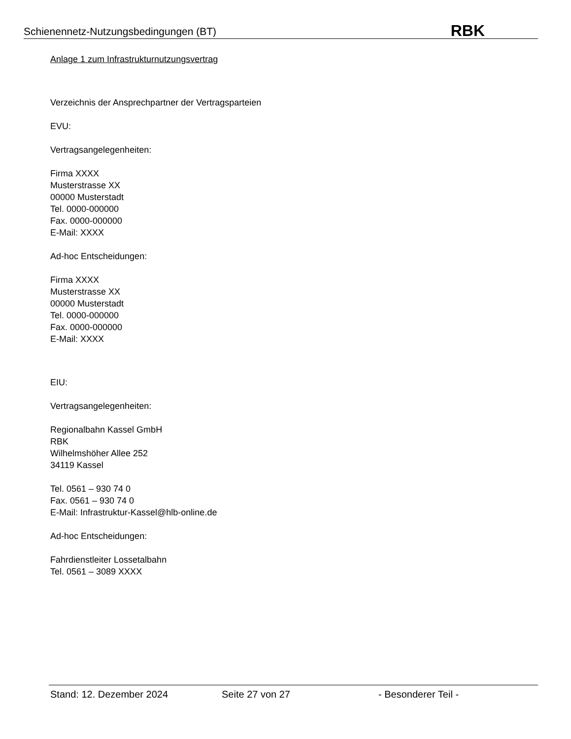Schienennetz-Nutzungsbedingungen (BT) RBK
Anlage 1 zum Infrastrukturnutzungsvertrag
Verzeichnis der Ansprechpartner der Vertragsparteien
EVU:
Vertragsangelegenheiten:
Firma XXXX
Musterstrasse XX
00000 Musterstadt
Tel. 0000-000000
Fax. 0000-000000
E-Mail: XXXX
Ad-hoc Entscheidungen:
Firma XXXX
Musterstrasse XX
00000 Musterstadt
Tel. 0000-000000
Fax. 0000-000000
E-Mail: XXXX
EIU:
Vertragsangelegenheiten:
Regionalbahn Kassel GmbH
RBK
Wilhelmshöher Allee 252
34119 Kassel
Tel. 0561 – 930 74 0
Fax. 0561 – 930 74 0
E-Mail: Infrastruktur-Kassel@hlb-online.de
Ad-hoc Entscheidungen:
Fahrdienstleiter Lossetalbahn
Tel. 0561 – 3089 XXXX
Stand: 12. Dezember 2024 Seite 27 von 27 - Besonderer Teil -